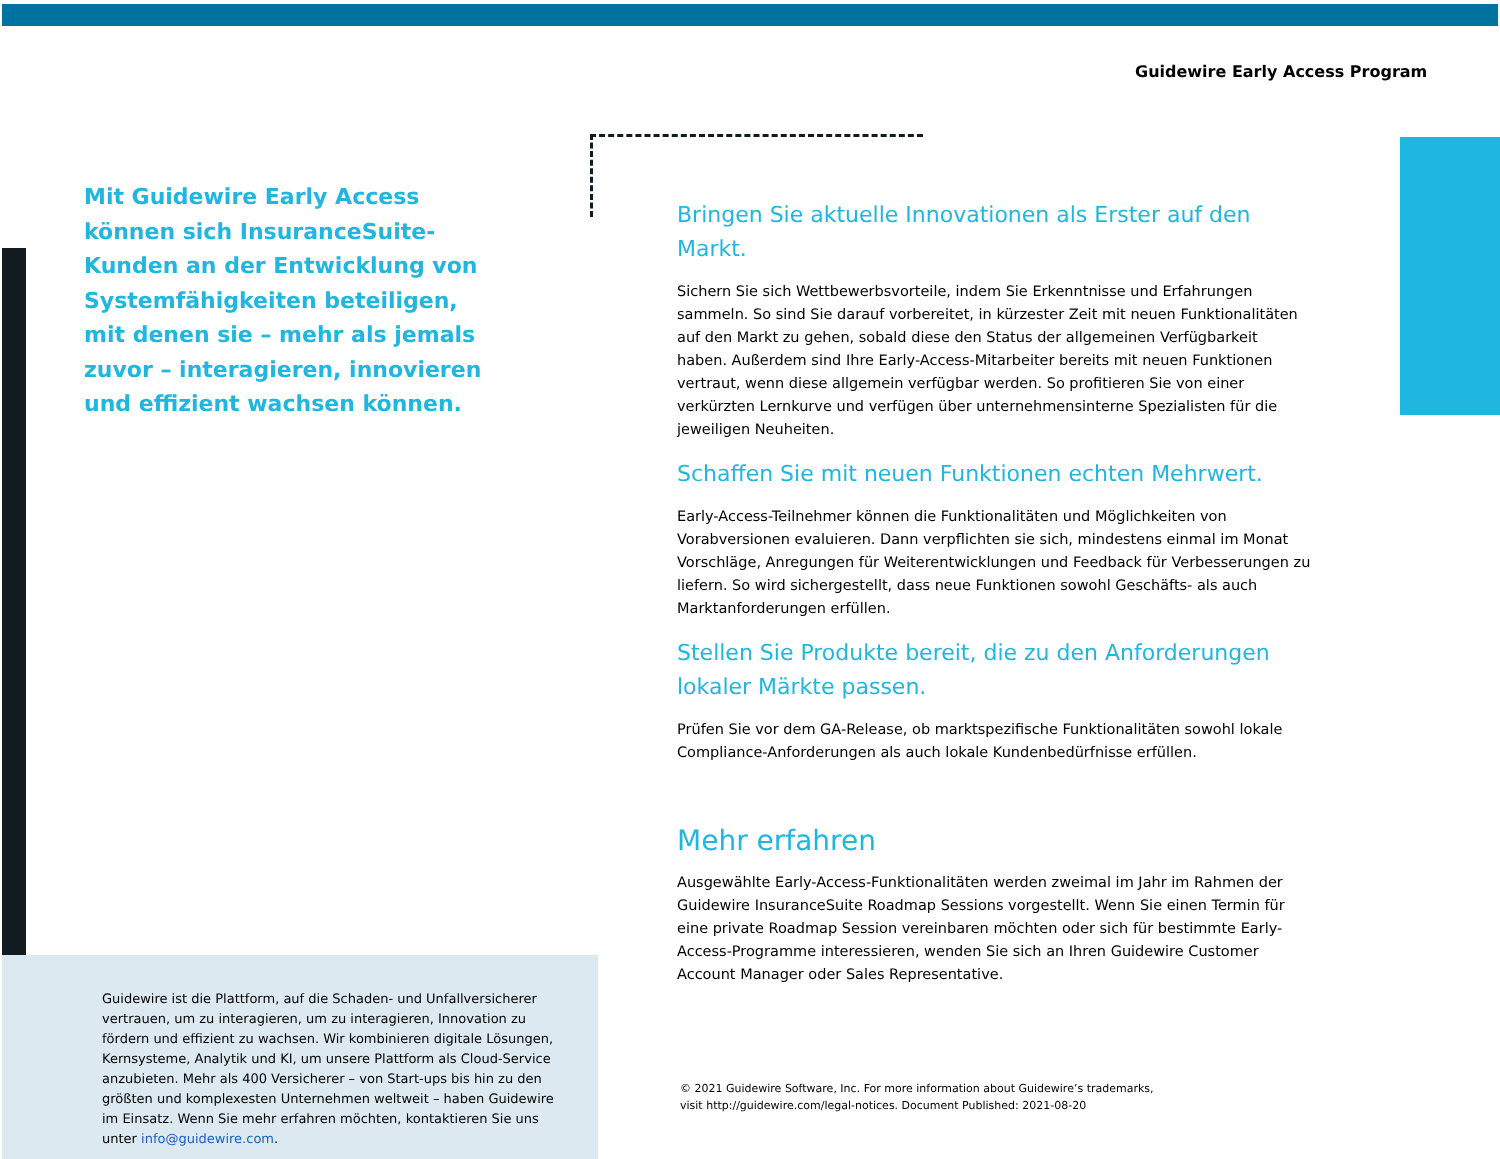Guidewire Early Access Program
Mit Guidewire Early Access können sich InsuranceSuite-Kunden an der Entwicklung von Systemfähigkeiten beteiligen, mit denen sie – mehr als jemals zuvor – interagieren, innovieren und effizient wachsen können.
Bringen Sie aktuelle Innovationen als Erster auf den Markt.
Sichern Sie sich Wettbewerbsvorteile, indem Sie Erkenntnisse und Erfahrungen sammeln. So sind Sie darauf vorbereitet, in kürzester Zeit mit neuen Funktionalitäten auf den Markt zu gehen, sobald diese den Status der allgemeinen Verfügbarkeit haben. Außerdem sind Ihre Early-Access-Mitarbeiter bereits mit neuen Funktionen vertraut, wenn diese allgemein verfügbar werden. So profitieren Sie von einer verkürzten Lernkurve und verfügen über unternehmensinterne Spezialisten für die jeweiligen Neuheiten.
Schaffen Sie mit neuen Funktionen echten Mehrwert.
Early-Access-Teilnehmer können die Funktionalitäten und Möglichkeiten von Vorabversionen evaluieren. Dann verpflichten sie sich, mindestens einmal im Monat Vorschläge, Anregungen für Weiterentwicklungen und Feedback für Verbesserungen zu liefern. So wird sichergestellt, dass neue Funktionen sowohl Geschäfts- als auch Marktanforderungen erfüllen.
Stellen Sie Produkte bereit, die zu den Anforderungen lokaler Märkte passen.
Prüfen Sie vor dem GA-Release, ob marktspezifische Funktionalitäten sowohl lokale Compliance-Anforderungen als auch lokale Kundenbedürfnisse erfüllen.
Mehr erfahren
Ausgewählte Early-Access-Funktionalitäten werden zweimal im Jahr im Rahmen der Guidewire InsuranceSuite Roadmap Sessions vorgestellt. Wenn Sie einen Termin für eine private Roadmap Session vereinbaren möchten oder sich für bestimmte Early-Access-Programme interessieren, wenden Sie sich an Ihren Guidewire Customer Account Manager oder Sales Representative.
Guidewire ist die Plattform, auf die Schaden- und Unfallversicherer vertrauen, um zu interagieren, um zu interagieren, Innovation zu fördern und effizient zu wachsen. Wir kombinieren digitale Lösungen, Kernsysteme, Analytik und KI, um unsere Plattform als Cloud-Service anzubieten. Mehr als 400 Versicherer – von Start-ups bis hin zu den größten und komplexesten Unternehmen weltweit – haben Guidewire im Einsatz. Wenn Sie mehr erfahren möchten, kontaktieren Sie uns unter info@guidewire.com.
© 2021 Guidewire Software, Inc. For more information about Guidewire’s trademarks,
visit http://guidewire.com/legal-notices. Document Published: 2021-08-20